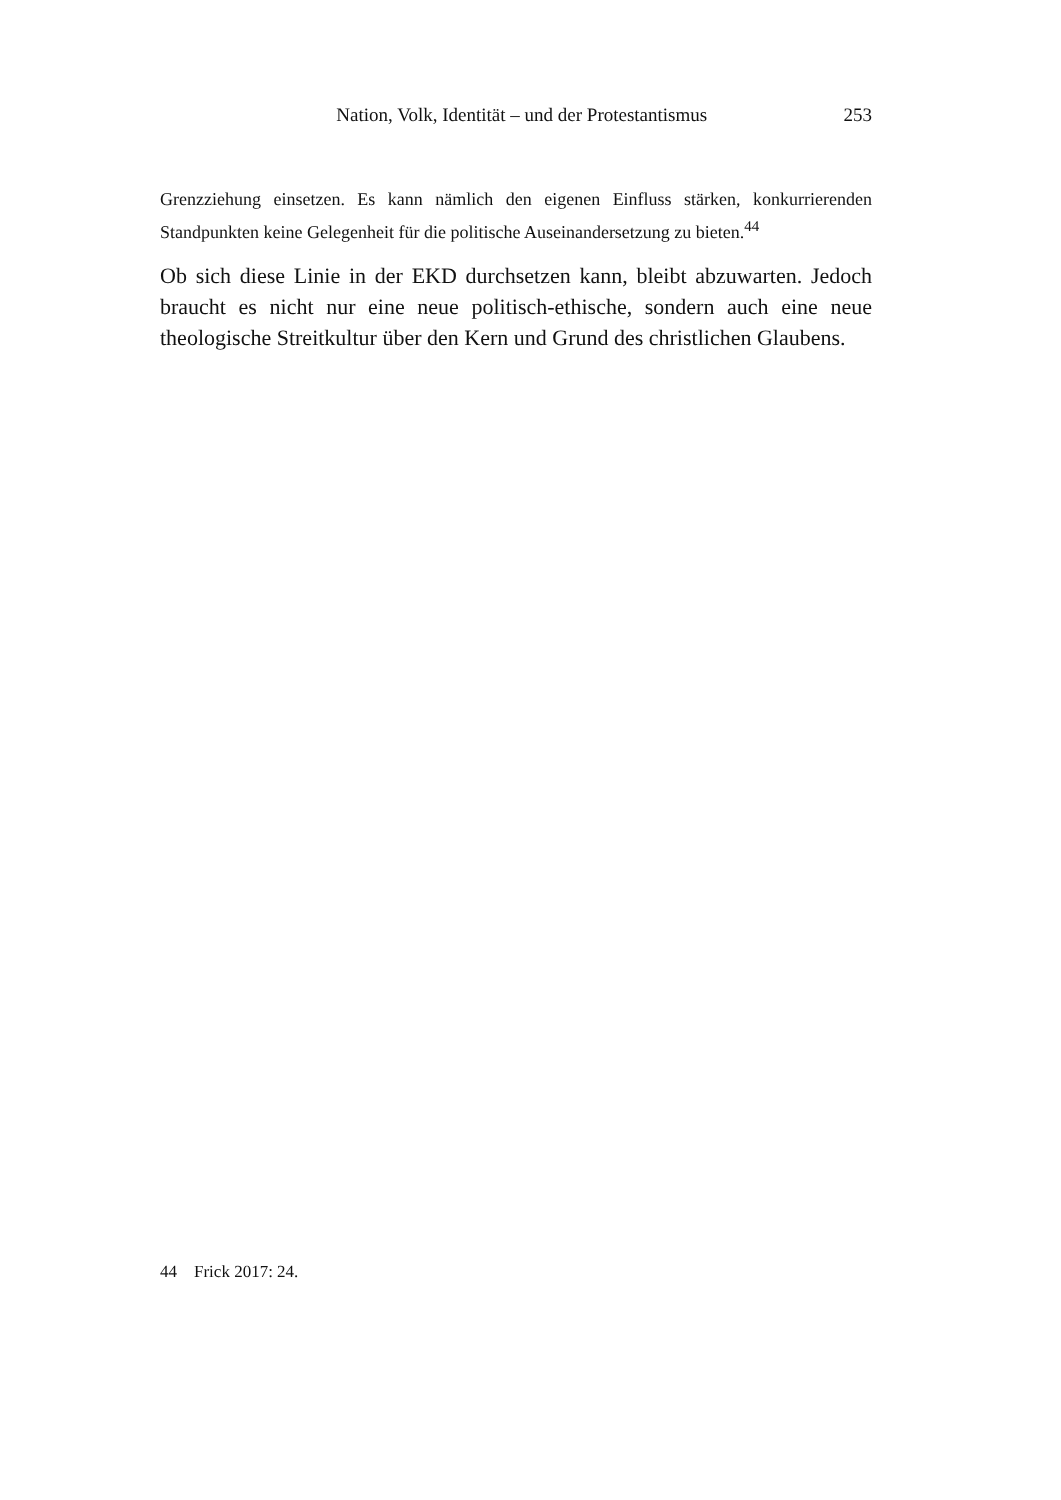Nation, Volk, Identität – und der Protestantismus 253
Grenzziehung einsetzen. Es kann nämlich den eigenen Einfluss stärken, konkurrierenden Standpunkten keine Gelegenheit für die politische Auseinandersetzung zu bieten.<sup>44</sup>
Ob sich diese Linie in der EKD durchsetzen kann, bleibt abzuwarten. Jedoch braucht es nicht nur eine neue politisch-ethische, sondern auch eine neue theologische Streitkultur über den Kern und Grund des christlichen Glaubens.
44 Frick 2017: 24.